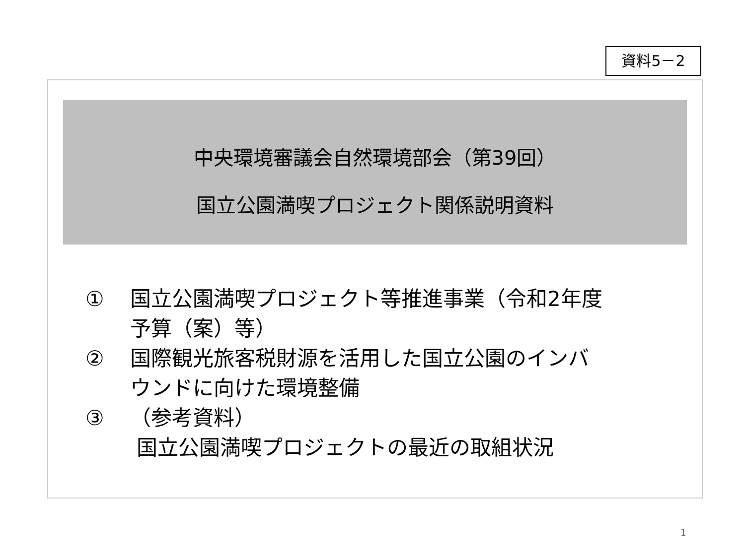資料5－2
中央環境審議会自然環境部会（第39回）
国立公園満喫プロジェクト関係説明資料
① 国立公園満喫プロジェクト等推進事業（令和2年度
予算（案）等）
② 国際観光旅客税財源を活用した国立公園のインバ
ウンドに向けた環境整備
③ （参考資料）
国立公園満喫プロジェクトの最近の取組状況
1